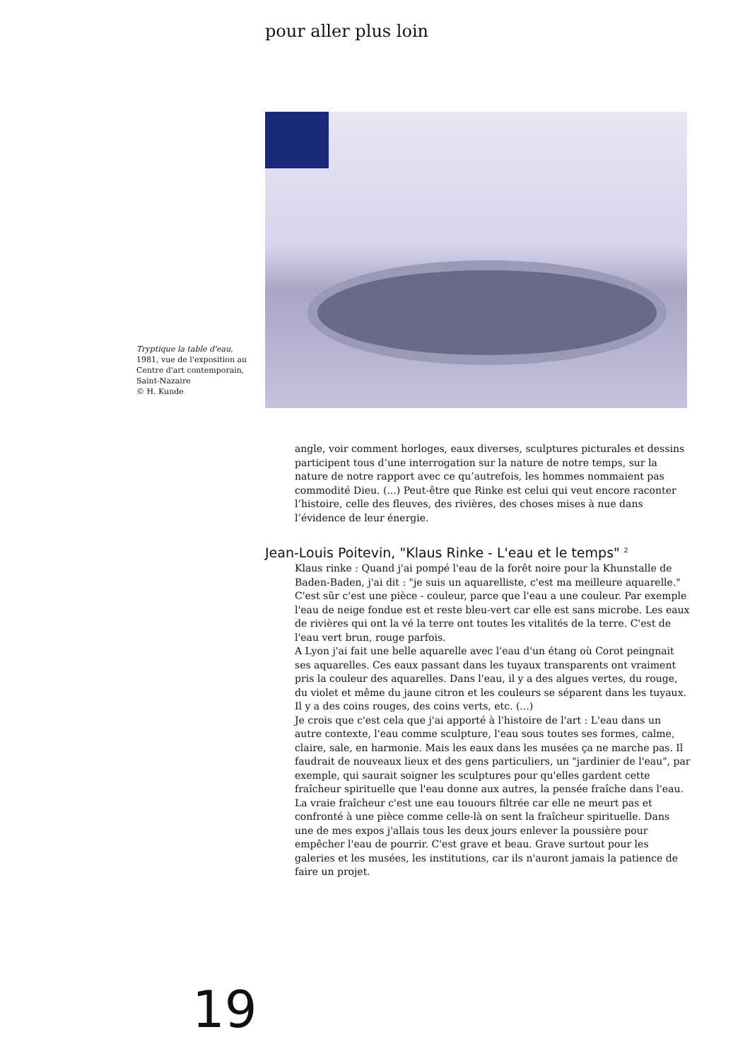pour aller plus loin
Tryptique la table d'eau, 1981, vue de l'exposition au Centre d'art contemporain, Saint-Nazaire
© H. Kunde
angle, voir comment horloges, eaux diverses, sculptures picturales et dessins participent tous d’une interrogation sur la nature de notre temps, sur la nature de notre rapport avec ce qu’autrefois, les hommes nommaient pas commodité Dieu. (...) Peut-être que Rinke est celui qui veut encore raconter l’histoire, celle des fleuves, des rivières, des choses mises à nue dans l’évidence de leur énergie.
Jean-Louis Poitevin, "Klaus Rinke - L'eau et le temps" <sup>2</sup>
Klaus rinke : Quand j'ai pompé l'eau de la forêt noire pour la Khunstalle de Baden-Baden, j'ai dit : "je suis un aquarelliste, c'est ma meilleure aquarelle." C'est sûr c'est une pièce - couleur, parce que l'eau a une couleur. Par exemple l'eau de neige fondue est et reste bleu-vert car elle est sans microbe. Les eaux de rivières qui ont la vé la terre ont toutes les vitalités de la terre. C'est de l'eau vert brun, rouge parfois.
A Lyon j'ai fait une belle aquarelle avec l'eau d'un étang où Corot peingnait ses aquarelles. Ces eaux passant dans les tuyaux transparents ont vraiment pris la couleur des aquarelles. Dans l'eau, il y a des algues vertes, du rouge, du violet et même du jaune citron et les couleurs se séparent dans les tuyaux. Il y a des coins rouges, des coins verts, etc. (...)
Je crois que c'est cela que j'ai apporté à l'histoire de l'art : L'eau dans un autre contexte, l'eau comme sculpture, l'eau sous toutes ses formes, calme, claire, sale, en harmonie. Mais les eaux dans les musées ça ne marche pas. Il faudrait de nouveaux lieux et des gens particuliers, un "jardinier de l'eau", par exemple, qui saurait soigner les sculptures pour qu'elles gardent cette fraîcheur spirituelle que l'eau donne aux autres, la pensée fraîche dans l'eau. La vraie fraîcheur c'est une eau touours filtrée car elle ne meurt pas et confronté à une pièce comme celle-là on sent la fraîcheur spirituelle. Dans une de mes expos j'allais tous les deux jours enlever la poussière pour empêcher l'eau de pourrir. C'est grave et beau. Grave surtout pour les galeries et les musées, les institutions, car ils n'auront jamais la patience de faire un projet.
19